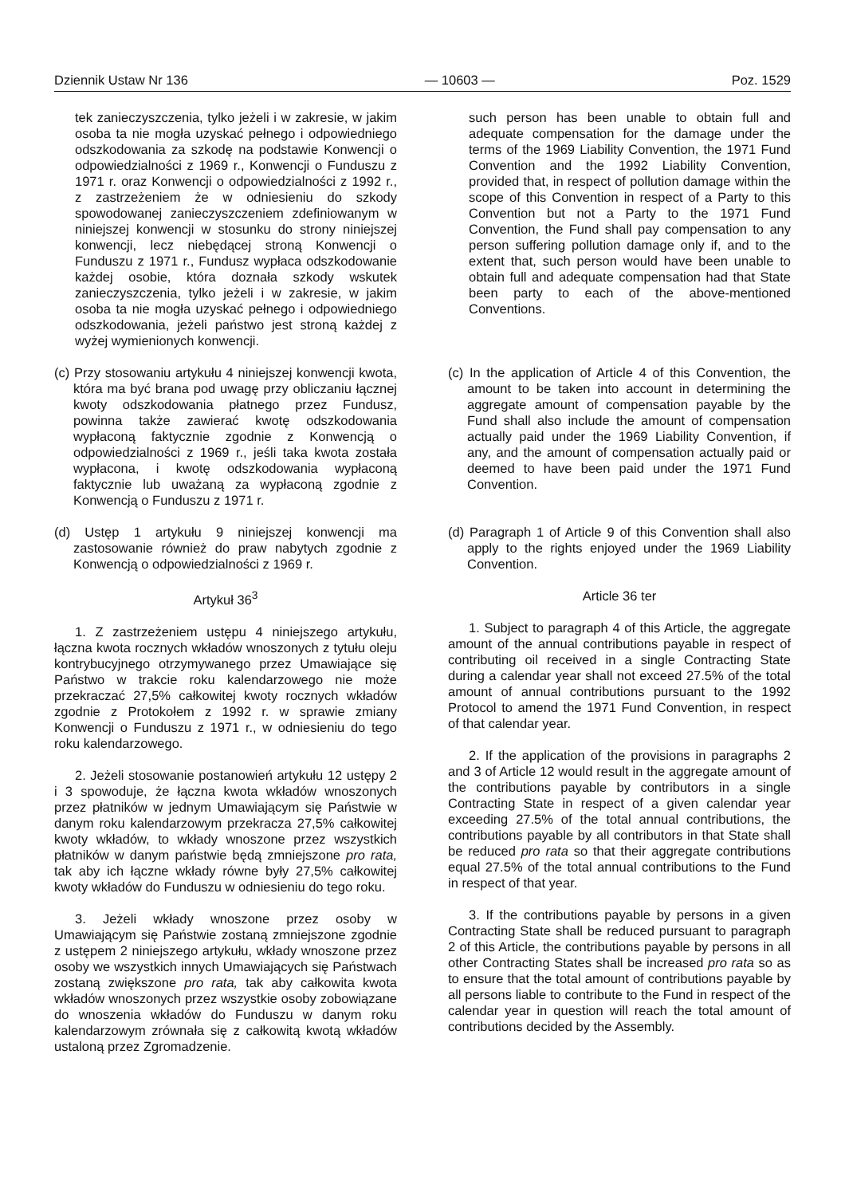Dziennik Ustaw Nr 136 — 10603 — Poz. 1529
tek zanieczyszczenia, tylko jeżeli i w zakresie, w jakim osoba ta nie mogła uzyskać pełnego i odpowiedniego odszkodowania za szkodę na podstawie Konwencji o odpowiedzialności z 1969 r., Konwencji o Funduszu z 1971 r. oraz Konwencji o odpowiedzialności z 1992 r., z zastrzeżeniem że w odniesieniu do szkody spowodowanej zanieczyszczeniem zdefiniowanym w niniejszej konwencji w stosunku do strony niniejszej konwencji, lecz niebędącej stroną Konwencji o Funduszu z 1971 r., Fundusz wypłaca odszkodowanie każdej osobie, która doznała szkody wskutek zanieczyszczenia, tylko jeżeli i w zakresie, w jakim osoba ta nie mogła uzyskać pełnego i odpowiedniego odszkodowania, jeżeli państwo jest stroną każdej z wyżej wymienionych konwencji.
such person has been unable to obtain full and adequate compensation for the damage under the terms of the 1969 Liability Convention, the 1971 Fund Convention and the 1992 Liability Convention, provided that, in respect of pollution damage within the scope of this Convention in respect of a Party to this Convention but not a Party to the 1971 Fund Convention, the Fund shall pay compensation to any person suffering pollution damage only if, and to the extent that, such person would have been unable to obtain full and adequate compensation had that State been party to each of the above-mentioned Conventions.
(c) Przy stosowaniu artykułu 4 niniejszej konwencji kwota, która ma być brana pod uwagę przy obliczaniu łącznej kwoty odszkodowania płatnego przez Fundusz, powinna także zawierać kwotę odszkodowania wypłaconą faktycznie zgodnie z Konwencją o odpowiedzialności z 1969 r., jeśli taka kwota została wypłacona, i kwotę odszkodowania wypłaconą faktycznie lub uważaną za wypłaconą zgodnie z Konwencją o Funduszu z 1971 r.
(c) In the application of Article 4 of this Convention, the amount to be taken into account in determining the aggregate amount of compensation payable by the Fund shall also include the amount of compensation actually paid under the 1969 Liability Convention, if any, and the amount of compensation actually paid or deemed to have been paid under the 1971 Fund Convention.
(d) Ustęp 1 artykułu 9 niniejszej konwencji ma zastosowanie również do praw nabytych zgodnie z Konwencją o odpowiedzialności z 1969 r.
(d) Paragraph 1 of Article 9 of this Convention shall also apply to the rights enjoyed under the 1969 Liability Convention.
Artykuł 36<sup>3</sup>
1. Z zastrzeżeniem ustępu 4 niniejszego artykułu, łączna kwota rocznych wkładów wnoszonych z tytułu oleju kontrybucyjnego otrzymywanego przez Umawiające się Państwo w trakcie roku kalendarzowego nie może przekraczać 27,5% całkowitej kwoty rocznych wkładów zgodnie z Protokołem z 1992 r. w sprawie zmiany Konwencji o Funduszu z 1971 r., w odniesieniu do tego roku kalendarzowego.
2. Jeżeli stosowanie postanowień artykułu 12 ustępy 2 i 3 spowoduje, że łączna kwota wkładów wnoszonych przez płatników w jednym Umawiającym się Państwie w danym roku kalendarzowym przekracza 27,5% całkowitej kwoty wkładów, to wkłady wnoszone przez wszystkich płatników w danym państwie będą zmniejszone pro rata, tak aby ich łączne wkłady równe były 27,5% całkowitej kwoty wkładów do Funduszu w odniesieniu do tego roku.
3. Jeżeli wkłady wnoszone przez osoby w Umawiającym się Państwie zostaną zmniejszone zgodnie z ustępem 2 niniejszego artykułu, wkłady wnoszone przez osoby we wszystkich innych Umawiających się Państwach zostaną zwiększone pro rata, tak aby całkowita kwota wkładów wnoszonych przez wszystkie osoby zobowiązane do wnoszenia wkładów do Funduszu w danym roku kalendarzowym zrównała się z całkowitą kwotą wkładów ustaloną przez Zgromadzenie.
Article 36 ter
1. Subject to paragraph 4 of this Article, the aggregate amount of the annual contributions payable in respect of contributing oil received in a single Contracting State during a calendar year shall not exceed 27.5% of the total amount of annual contributions pursuant to the 1992 Protocol to amend the 1971 Fund Convention, in respect of that calendar year.
2. If the application of the provisions in paragraphs 2 and 3 of Article 12 would result in the aggregate amount of the contributions payable by contributors in a single Contracting State in respect of a given calendar year exceeding 27.5% of the total annual contributions, the contributions payable by all contributors in that State shall be reduced pro rata so that their aggregate contributions equal 27.5% of the total annual contributions to the Fund in respect of that year.
3. If the contributions payable by persons in a given Contracting State shall be reduced pursuant to paragraph 2 of this Article, the contributions payable by persons in all other Contracting States shall be increased pro rata so as to ensure that the total amount of contributions payable by all persons liable to contribute to the Fund in respect of the calendar year in question will reach the total amount of contributions decided by the Assembly.